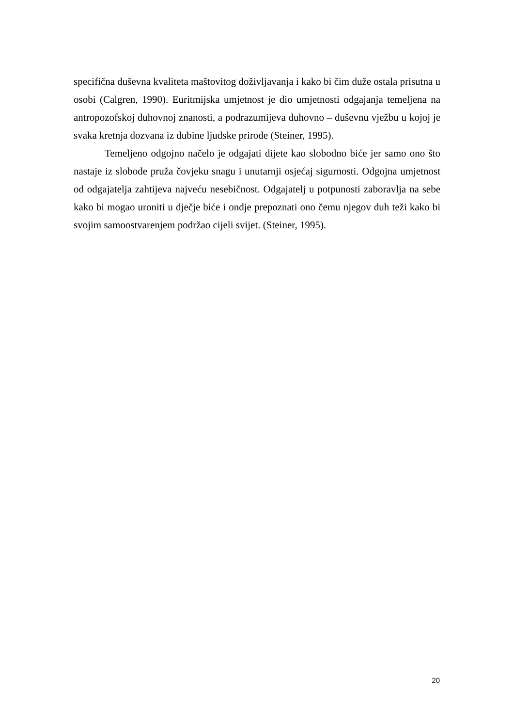specifična duševna kvaliteta maštovitog doživljavanja i kako bi čim duže ostala prisutna u osobi (Calgren, 1990). Euritmijska umjetnost je dio umjetnosti odgajanja temeljena na antropozofskoj duhovnoj znanosti, a podrazumijeva duhovno – duševnu vježbu u kojoj je svaka kretnja dozvana iz dubine ljudske prirode (Steiner, 1995).
Temeljeno odgojno načelo je odgajati dijete kao slobodno biće jer samo ono što nastaje iz slobode pruža čovjeku snagu i unutarnji osjećaj sigurnosti. Odgojna umjetnost od odgajatelja zahtijeva najveću nesebičnost. Odgajatelj u potpunosti zaboravlja na sebe kako bi mogao uroniti u dječje biće i ondje prepoznati ono čemu njegov duh teži kako bi svojim samoostvarenjem podržao cijeli svijet. (Steiner, 1995).
20